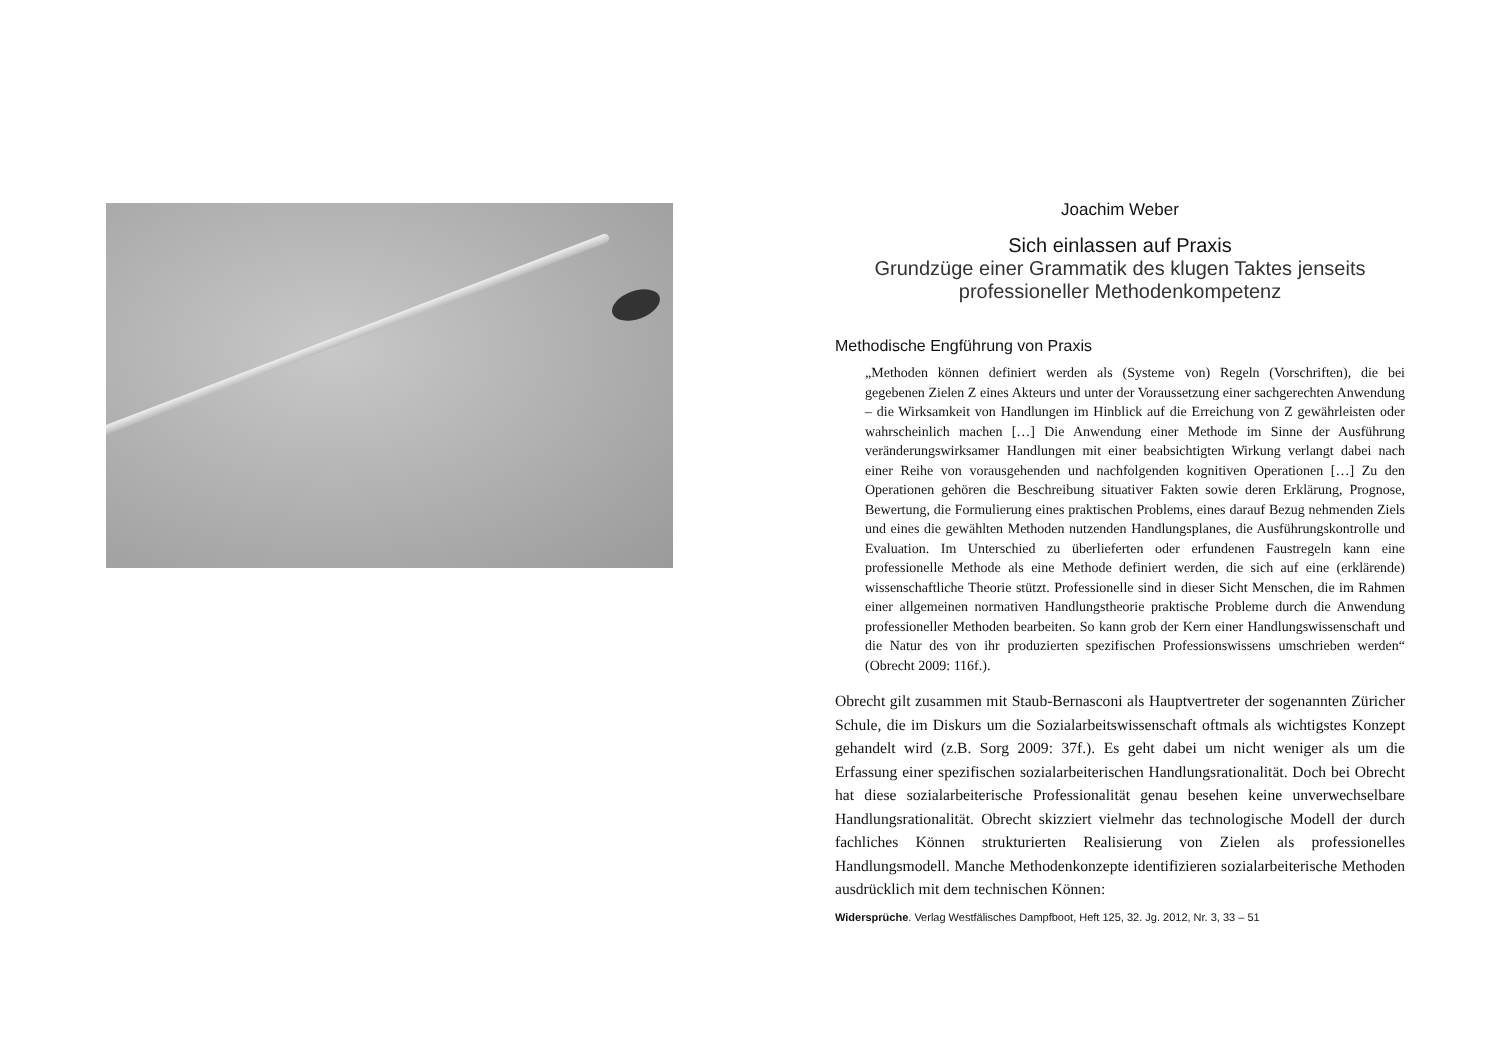Joachim Weber
Sich einlassen auf Praxis
Grundzüge einer Grammatik des klugen Taktes jenseits
professioneller Methodenkompetenz
Methodische Engführung von Praxis
„Methoden können definiert werden als (Systeme von) Regeln (Vorschriften), die bei gegebenen Zielen Z eines Akteurs und unter der Voraussetzung einer sachgerechten Anwendung – die Wirksamkeit von Handlungen im Hinblick auf die Erreichung von Z gewährleisten oder wahrscheinlich machen […] Die Anwendung einer Methode im Sinne der Ausführung veränderungswirksamer Handlungen mit einer beabsichtigten Wirkung verlangt dabei nach einer Reihe von vorausgehenden und nachfolgenden kognitiven Operationen […] Zu den Operationen gehören die Beschreibung situativer Fakten sowie deren Erklärung, Prognose, Bewertung, die Formulierung eines praktischen Problems, eines darauf Bezug nehmenden Ziels und eines die gewählten Methoden nutzenden Handlungsplanes, die Ausführungskontrolle und Evaluation. Im Unterschied zu überlieferten oder erfundenen Faustregeln kann eine professionelle Methode als eine Methode definiert werden, die sich auf eine (erklärende) wissenschaftliche Theorie stützt. Professionelle sind in dieser Sicht Menschen, die im Rahmen einer allgemeinen normativen Handlungstheorie praktische Probleme durch die Anwendung professioneller Methoden bearbeiten. So kann grob der Kern einer Handlungswissenschaft und die Natur des von ihr produzierten spezifischen Professionswissens umschrieben werden“ (Obrecht 2009: 116f.).
Obrecht gilt zusammen mit Staub-Bernasconi als Hauptvertreter der sogenannten Züricher Schule, die im Diskurs um die Sozialarbeitswissenschaft oftmals als wichtigstes Konzept gehandelt wird (z.B. Sorg 2009: 37f.). Es geht dabei um nicht weniger als um die Erfassung einer spezifischen sozialarbeiterischen Handlungsrationalität. Doch bei Obrecht hat diese sozialarbeiterische Professionalität genau besehen keine unverwechselbare Handlungsrationalität. Obrecht skizziert vielmehr das technologische Modell der durch fachliches Können strukturierten Realisierung von Zielen als professionelles Handlungsmodell. Manche Methodenkonzepte identifizieren sozialarbeiterische Methoden ausdrücklich mit dem technischen Können:
Widersprüche. Verlag Westfälisches Dampfboot, Heft 125, 32. Jg. 2012, Nr. 3, 33 – 51